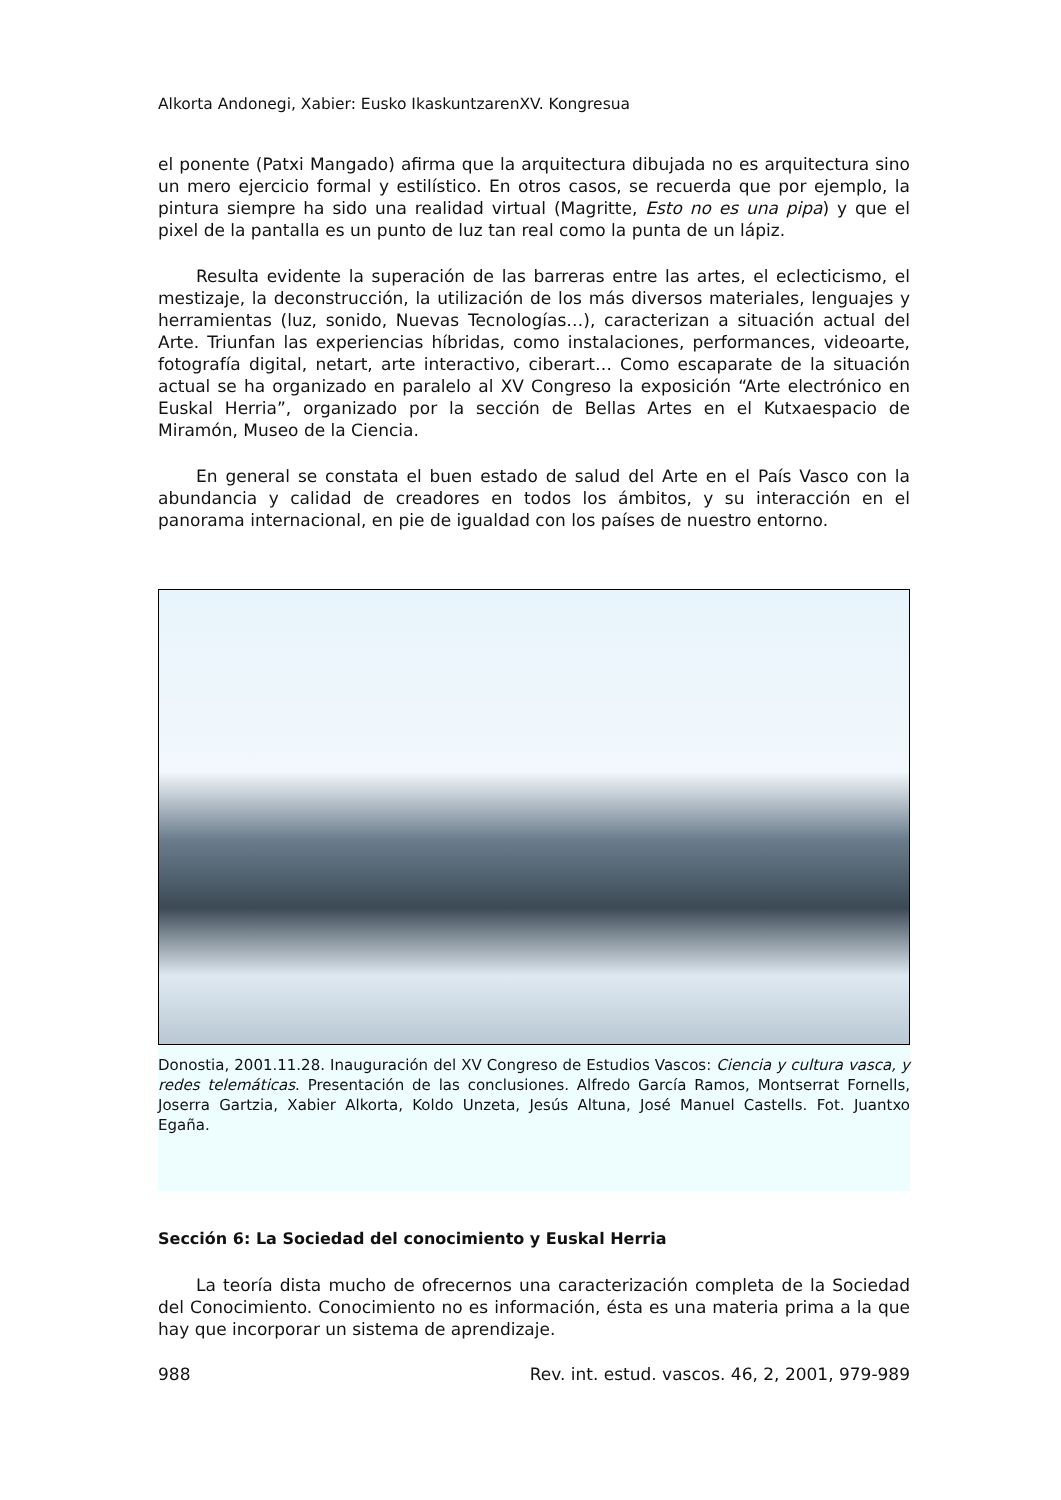Alkorta Andonegi, Xabier: Eusko IkaskuntzarenXV. Kongresua
el ponente (Patxi Mangado) afirma que la arquitectura dibujada no es arquitectura sino un mero ejercicio formal y estilístico. En otros casos, se recuerda que por ejemplo, la pintura siempre ha sido una realidad virtual (Magritte, Esto no es una pipa) y que el pixel de la pantalla es un punto de luz tan real como la punta de un lápiz.
Resulta evidente la superación de las barreras entre las artes, el eclecticismo, el mestizaje, la deconstrucción, la utilización de los más diversos materiales, lenguajes y herramientas (luz, sonido, Nuevas Tecnologías…), caracterizan a situación actual del Arte. Triunfan las experiencias híbridas, como instalaciones, performances, videoarte, fotografía digital, netart, arte interactivo, ciberart… Como escaparate de la situación actual se ha organizado en paralelo al XV Congreso la exposición “Arte electrónico en Euskal Herria”, organizado por la sección de Bellas Artes en el Kutxaespacio de Miramón, Museo de la Ciencia.
En general se constata el buen estado de salud del Arte en el País Vasco con la abundancia y calidad de creadores en todos los ámbitos, y su interacción en el panorama internacional, en pie de igualdad con los países de nuestro entorno.
Donostia, 2001.11.28. Inauguración del XV Congreso de Estudios Vascos: Ciencia y cultura vasca, y redes telemáticas. Presentación de las conclusiones. Alfredo García Ramos, Montserrat Fornells, Joserra Gartzia, Xabier Alkorta, Koldo Unzeta, Jesús Altuna, José Manuel Castells. Fot. Juantxo Egaña.
Sección 6: La Sociedad del conocimiento y Euskal Herria
La teoría dista mucho de ofrecernos una caracterización completa de la Sociedad del Conocimiento. Conocimiento no es información, ésta es una materia prima a la que hay que incorporar un sistema de aprendizaje.
988 Rev. int. estud. vascos. 46, 2, 2001, 979-989